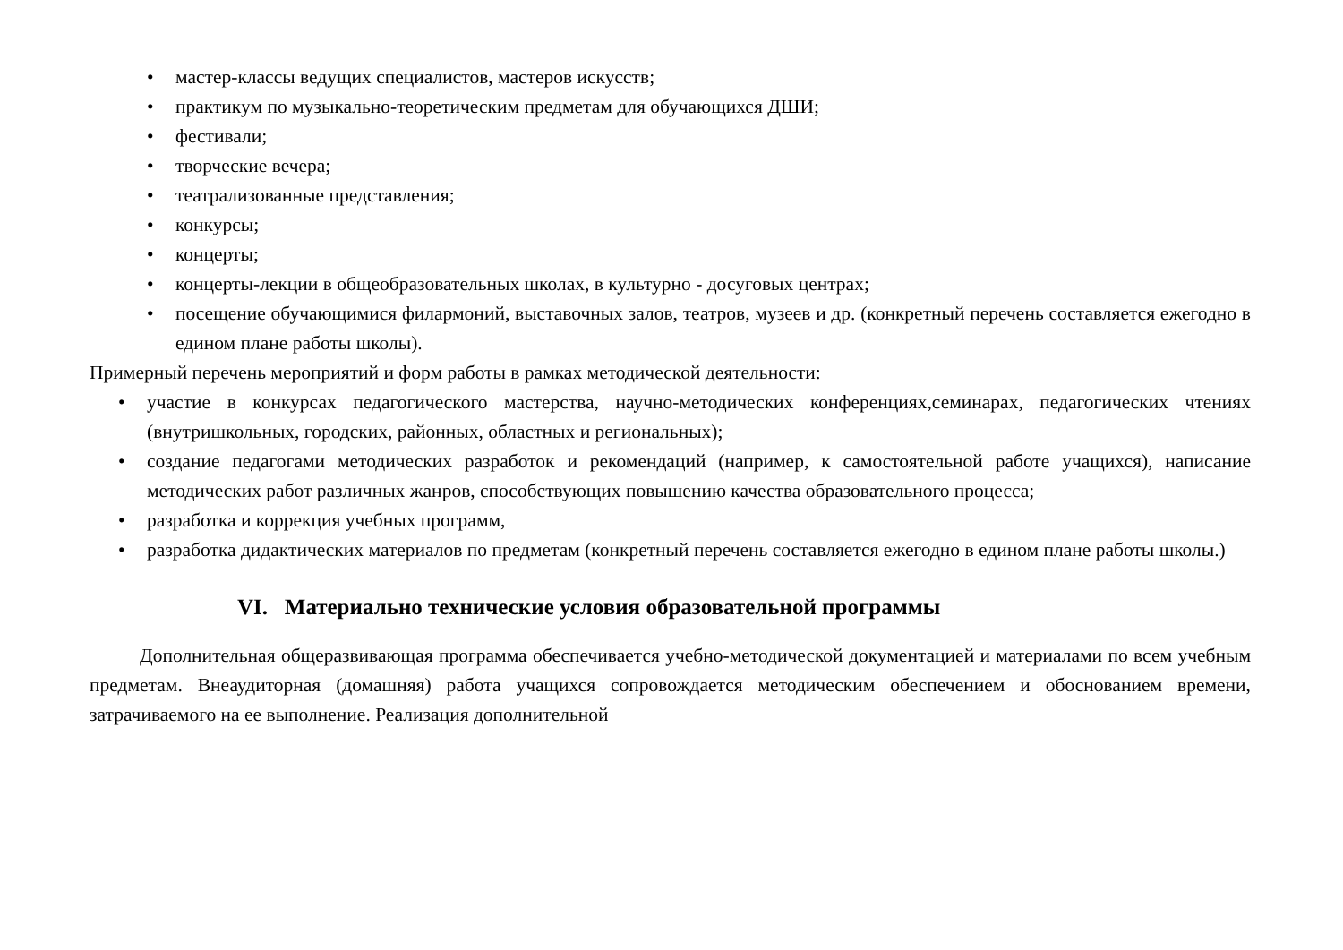• мастер-классы ведущих специалистов, мастеров искусств;
• практикум по музыкально-теоретическим предметам для обучающихся ДШИ;
• фестивали;
• творческие вечера;
• театрализованные представления;
• конкурсы;
• концерты;
• концерты-лекции в общеобразовательных школах, в культурно - досуговых центрах;
• посещение обучающимися филармоний, выставочных залов, театров, музеев и др. (конкретный перечень составляется ежегодно в едином плане работы школы).
Примерный перечень мероприятий и форм работы в рамках методической деятельности:
• участие в конкурсах педагогического мастерства, научно-методических конференциях,семинарах, педагогических чтениях (внутришкольных, городских, районных, областных и региональных);
• создание педагогами методических разработок и рекомендаций (например, к самостоятельной работе учащихся), написание методических работ различных жанров, способствующих повышению качества образовательного процесса;
• разработка и коррекция учебных программ,
• разработка дидактических материалов по предметам (конкретный перечень составляется ежегодно в едином плане работы школы.)
VI. Материально технические условия образовательной программы
Дополнительная общеразвивающая программа обеспечивается учебно-методической документацией и материалами по всем учебным предметам. Внеаудиторная (домашняя) работа учащихся сопровождается методическим обеспечением и обоснованием времени, затрачиваемого на ее выполнение. Реализация дополнительной